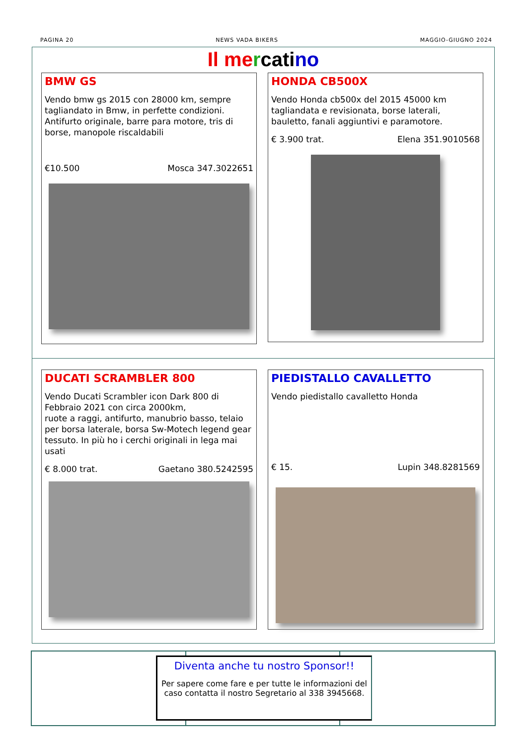PAGINA 20 NEWS VADA BIKERS MAGGIO-GIUGNO 2024
Il me rcati no
BMW GS
Vendo bmw gs 2015 con 28000 km, sempre tagliandato in Bmw, in perfette condizioni. Antifurto originale, barre para motore, tris di borse, manopole riscaldabili
€10.500 Mosca 347.3022651
HONDA CB500X
Vendo Honda cb500x del 2015 45000 km tagliandata e revisionata, borse laterali, bauletto, fanali aggiuntivi e paramotore.
€ 3.900 trat. Elena 351.9010568
DUCATI SCRAMBLER 800
Vendo Ducati Scrambler icon Dark 800 di Febbraio 2021 con circa 2000km,
ruote a raggi, antifurto, manubrio basso, telaio per borsa laterale, borsa Sw-Motech legend gear tessuto. In più ho i cerchi originali in lega mai usati
€ 8.000 trat. Gaetano 380.5242595
PIEDISTALLO CAVALLETTO
Vendo piedistallo cavalletto Honda
€ 15. Lupin 348.8281569
Diventa anche tu nostro Sponsor!!
Per sapere come fare e per tutte le informazioni del caso contatta il nostro Segretario al 338 3945668.